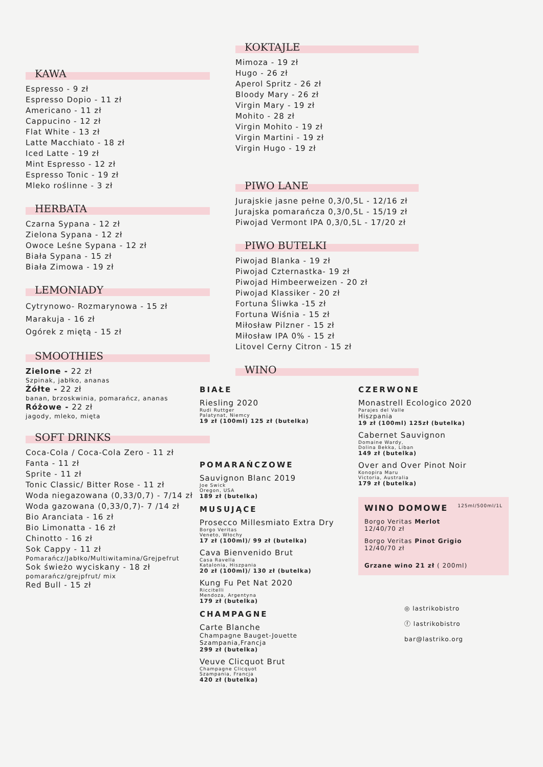KAWA
Espresso - 9 zł
Espresso Dopio - 11 zł
Americano - 11 zł
Cappucino - 12 zł
Flat White - 13 zł
Latte Macchiato - 18 zł
Iced Latte - 19 zł
Mint Espresso - 12 zł
Espresso Tonic - 19 zł
Mleko roślinne - 3 zł
HERBATA
Czarna Sypana - 12 zł
Zielona Sypana - 12 zł
Owoce Leśne Sypana - 12 zł
Biała Sypana - 15 zł
Biała Zimowa - 19 zł
LEMONIADY
Cytrynowo- Rozmarynowa - 15 zł
Marakuja - 16 zł
Ogórek z miętą - 15 zł
SMOOTHIES
Zielone - 22 zł
Szpinak, jabłko, ananas
Żółte - 22 zł
banan, brzoskwinia, pomarańcz, ananas
Różowe - 22 zł
jagody, mleko, mięta
SOFT DRINKS
Coca-Cola / Coca-Cola Zero - 11 zł
Fanta - 11 zł
Sprite - 11 zł
Tonic Classic/ Bitter Rose - 11 zł
Woda niegazowana (0,33/0,7) - 7/14 zł
Woda gazowana (0,33/0,7)- 7 /14 zł
Bio Aranciata - 16 zł
Bio Limonatta - 16 zł
Chinotto - 16 zł
Sok Cappy - 11 zł
Pomarańcz/Jabłko/Multiwitamina/Grejpefrut
Sok świeżo wyciskany - 18 zł
pomarańcz/grejpfrut/ mix
Red Bull - 15 zł
KOKTAJLE
Mimoza - 19 zł
Hugo - 26 zł
Aperol Spritz - 26 zł
Bloody Mary - 26 zł
Virgin Mary - 19 zł
Mohito - 28 zł
Virgin Mohito - 19 zł
Virgin Martini - 19 zł
Virgin Hugo - 19 zł
PIWO LANE
Jurajskie jasne pełne 0,3/0,5L - 12/16 zł
Jurajska pomarańcza 0,3/0,5L - 15/19 zł
Piwojad Vermont IPA 0,3/0,5L - 17/20 zł
PIWO BUTELKI
Piwojad Blanka - 19 zł
Piwojad Czternastka- 19 zł
Piwojad Himbeerweizen - 20 zł
Piwojad Klassiker - 20 zł
Fortuna Śliwka -15 zł
Fortuna Wiśnia - 15 zł
Miłosław Pilzner - 15 zł
Miłosław IPA 0% - 15 zł
Litovel Cerny Citron - 15 zł
WINO
BIAŁE
Riesling 2020
Rudi Ruttger
Palatynat, Niemcy
19 zł (100ml) 125 zł (butelka)
POMARAŃCZOWE
Sauvignon Blanc 2019
Joe Swick
Oregon, USA
189 zł (butelka)
MUSUJĄCE
Prosecco Millesmiato Extra Dry
Borgo Veritas
Veneto, Włochy
17 zł (100ml)/ 99 zł (butelka)
Cava Bienvenido Brut
Casa Ravella
Katalonia, Hiszpania
20 zł (100ml)/ 130 zł (butelka)
Kung Fu Pet Nat 2020
Riccitelli
Mendoza, Argentyna
179 zł (butelka)
CHAMPAGNE
Carte Blanche
Champagne Bauget-Jouette
Szampania,Francja
299 zł (butelka)
Veuve Clicquot Brut
Champagne Clicquot
Szampania, Francja
420 zł (butelka)
CZERWONE
Monastrell Ecologico 2020
Parajes del Valle
Hiszpania
19 zł (100ml) 125zł (butelka)
Cabernet Sauvignon
Domaine Wardy,
Dolina Bekka, Liban
149 zł (butelka)
Over and Over Pinot Noir
Konopira Maru
Victoria, Australia
179 zł (butelka)
WINO DOMOWE 125ml/500ml/1L
Borgo Veritas Merlot
12/40/70 zł
Borgo Veritas Pinot Grigio
12/40/70 zł
Grzane wino 21 zł ( 200ml)
◎ lastrikobistro
ⓕ lastrikobistro
bar@lastriko.org